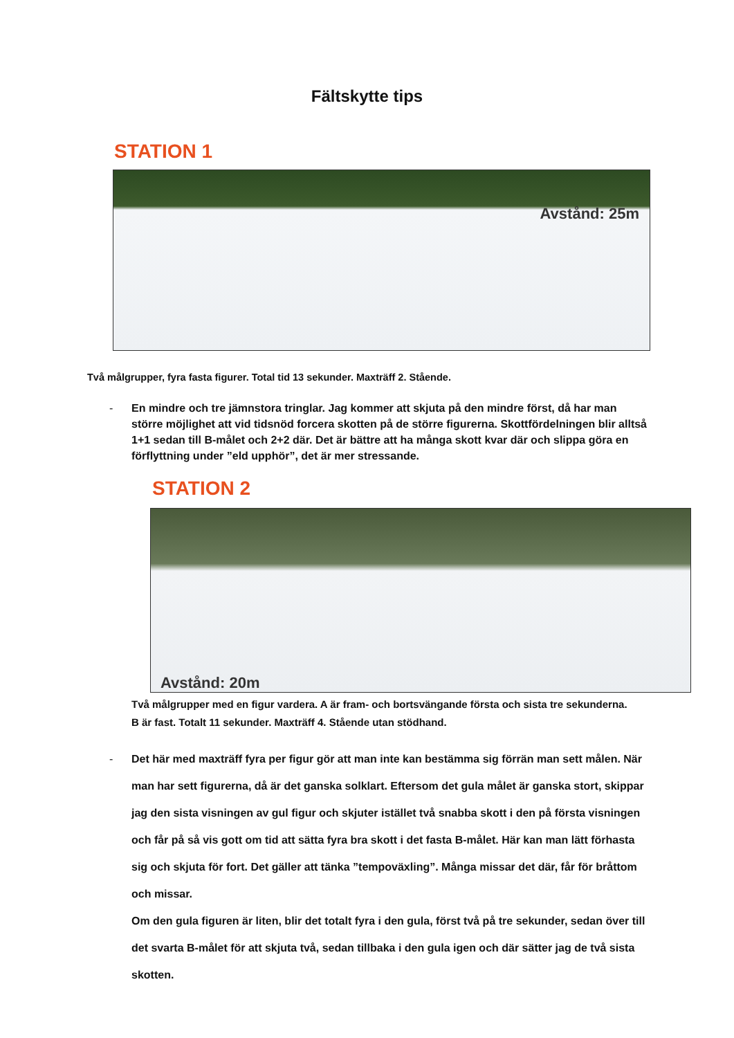Fältskytte tips
STATION 1
Avstånd: 25m
Två målgrupper, fyra fasta figurer. Total tid 13 sekunder. Maxträff 2. Stående.
- En mindre och tre jämnstora tringlar. Jag kommer att skjuta på den mindre först, då har man större möjlighet att vid tidsnöd forcera skotten på de större figurerna. Skottfördelningen blir alltså 1+1 sedan till B-målet och 2+2 där. Det är bättre att ha många skott kvar där och slippa göra en förflyttning under ”eld upphör”, det är mer stressande.
STATION 2
Avstånd: 20m
Två målgrupper med en figur vardera. A är fram- och bortsvängande första och sista tre sekunderna.
B är fast. Totalt 11 sekunder. Maxträff 4. Stående utan stödhand.
- Det här med maxträff fyra per figur gör att man inte kan bestämma sig förrän man sett målen. När man har sett figurerna, då är det ganska solklart. Eftersom det gula målet är ganska stort, skippar jag den sista visningen av gul figur och skjuter istället två snabba skott i den på första visningen och får på så vis gott om tid att sätta fyra bra skott i det fasta B-målet. Här kan man lätt förhasta sig och skjuta för fort. Det gäller att tänka ”tempoväxling”. Många missar det där, får för bråttom och missar.
Om den gula figuren är liten, blir det totalt fyra i den gula, först två på tre sekunder, sedan över till det svarta B-målet för att skjuta två, sedan tillbaka i den gula igen och där sätter jag de två sista skotten.